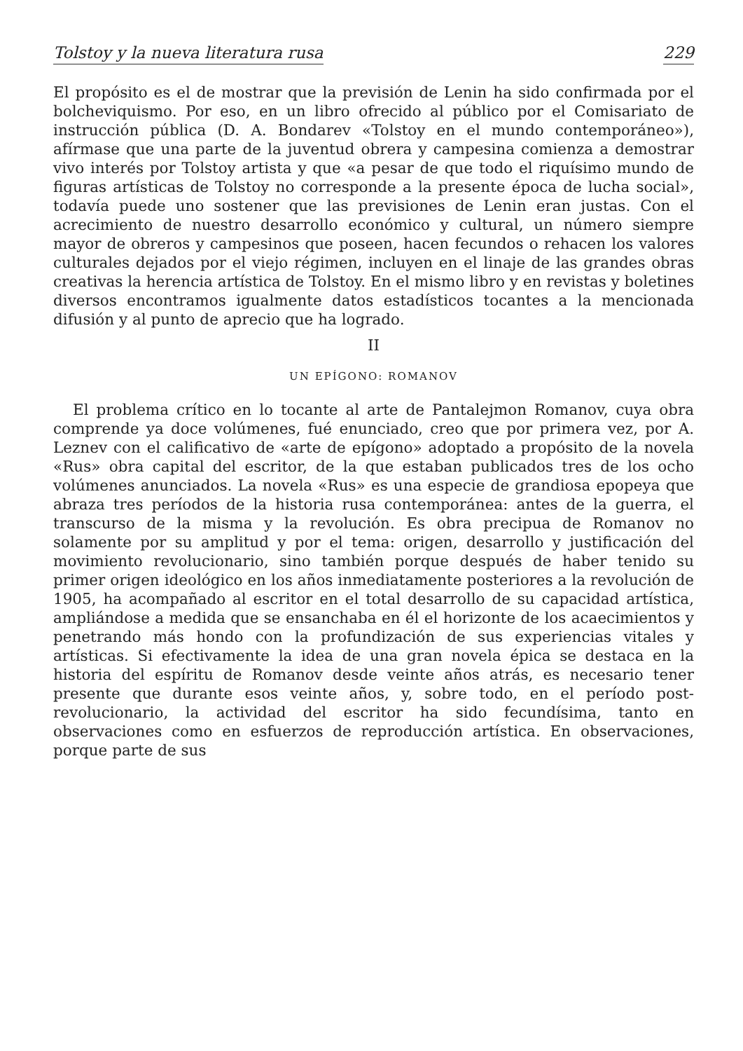Tolstoy y la nueva literatura rusa 229
El propósito es el de mostrar que la previsión de Lenin ha sido confirmada por el bolcheviquismo. Por eso, en un libro ofrecido al público por el Comisariato de instrucción pública (D. A. Bondarev «Tolstoy en el mundo contemporáneo»), afírmase que una parte de la juventud obrera y campesina comienza a demostrar vivo interés por Tolstoy artista y que «a pesar de que todo el riquísimo mundo de figuras artísticas de Tolstoy no corresponde a la presente época de lucha social», todavía puede uno sostener que las previsiones de Lenin eran justas. Con el acrecimiento de nuestro desarrollo económico y cultural, un número siempre mayor de obreros y campesinos que poseen, hacen fecundos o rehacen los valores culturales dejados por el viejo régimen, incluyen en el linaje de las grandes obras creativas la herencia artística de Tolstoy. En el mismo libro y en revistas y boletines diversos encontramos igualmente datos estadísticos tocantes a la mencionada difusión y al punto de aprecio que ha logrado.
II
UN EPÍGONO: ROMANOV
El problema crítico en lo tocante al arte de Pantalejmon Romanov, cuya obra comprende ya doce volúmenes, fué enunciado, creo que por primera vez, por A. Leznev con el calificativo de «arte de epígono» adoptado a propósito de la novela «Rus» obra capital del escritor, de la que estaban publicados tres de los ocho volúmenes anunciados. La novela «Rus» es una especie de grandiosa epopeya que abraza tres períodos de la historia rusa contemporánea: antes de la guerra, el transcurso de la misma y la revolución. Es obra precipua de Romanov no solamente por su amplitud y por el tema: origen, desarrollo y justificación del movimiento revolucionario, sino también porque después de haber tenido su primer origen ideológico en los años inmediatamente posteriores a la revolución de 1905, ha acompañado al escritor en el total desarrollo de su capacidad artística, ampliándose a medida que se ensanchaba en él el horizonte de los acaecimientos y penetrando más hondo con la profundización de sus experiencias vitales y artísticas. Si efectivamente la idea de una gran novela épica se destaca en la historia del espíritu de Romanov desde veinte años atrás, es necesario tener presente que durante esos veinte años, y, sobre todo, en el período post-revolucionario, la actividad del escritor ha sido fecundísima, tanto en observaciones como en esfuerzos de reproducción artística. En observaciones, porque parte de sus